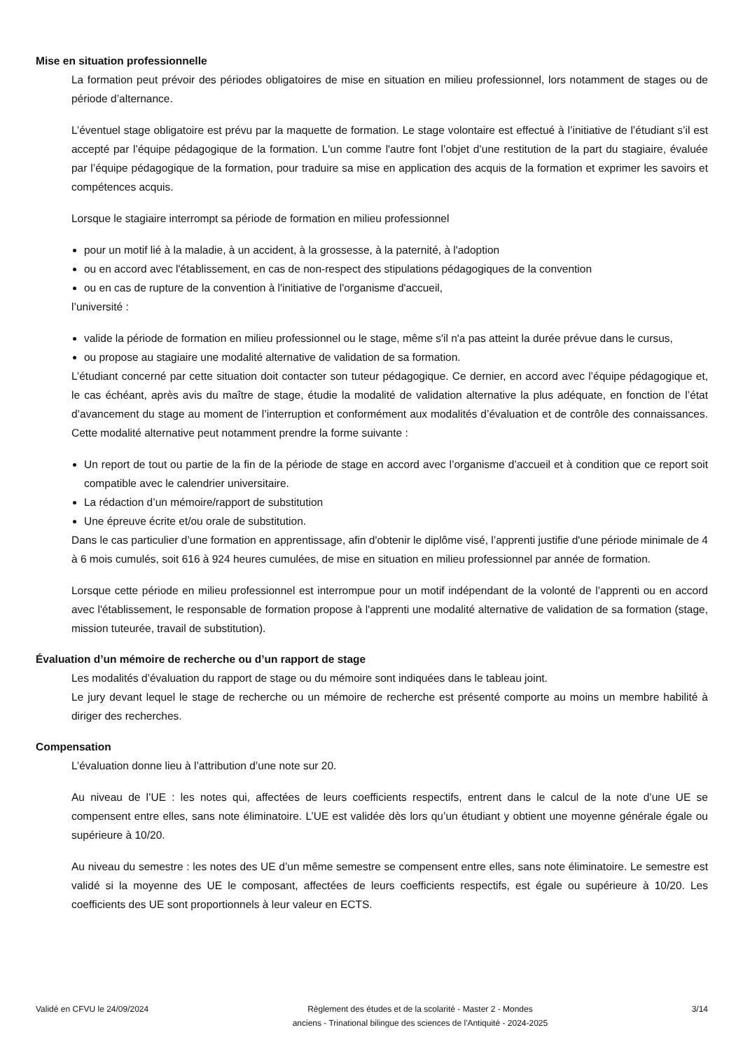Mise en situation professionnelle
La formation peut prévoir des périodes obligatoires de mise en situation en milieu professionnel, lors notamment de stages ou de période d’alternance.
L’éventuel stage obligatoire est prévu par la maquette de formation. Le stage volontaire est effectué à l’initiative de l’étudiant s’il est accepté par l’équipe pédagogique de la formation. L'un comme l'autre font l’objet d’une restitution de la part du stagiaire, évaluée par l’équipe pédagogique de la formation, pour traduire sa mise en application des acquis de la formation et exprimer les savoirs et compétences acquis.
Lorsque le stagiaire interrompt sa période de formation en milieu professionnel
pour un motif lié à la maladie, à un accident, à la grossesse, à la paternité, à l'adoption
ou en accord avec l'établissement, en cas de non-respect des stipulations pédagogiques de la convention
ou en cas de rupture de la convention à l'initiative de l'organisme d'accueil,
l’université :
valide la période de formation en milieu professionnel ou le stage, même s'il n'a pas atteint la durée prévue dans le cursus,
ou propose au stagiaire une modalité alternative de validation de sa formation.
L’étudiant concerné par cette situation doit contacter son tuteur pédagogique. Ce dernier, en accord avec l’équipe pédagogique et, le cas échéant, après avis du maître de stage, étudie la modalité de validation alternative la plus adéquate, en fonction de l’état d’avancement du stage au moment de l’interruption et conformément aux modalités d’évaluation et de contrôle des connaissances. Cette modalité alternative peut notamment prendre la forme suivante :
Un report de tout ou partie de la fin de la période de stage en accord avec l’organisme d’accueil et à condition que ce report soit compatible avec le calendrier universitaire.
La rédaction d’un mémoire/rapport de substitution
Une épreuve écrite et/ou orale de substitution.
Dans le cas particulier d’une formation en apprentissage, afin d'obtenir le diplôme visé, l’apprenti justifie d'une période minimale de 4 à 6 mois cumulés, soit 616 à 924 heures cumulées, de mise en situation en milieu professionnel par année de formation.
Lorsque cette période en milieu professionnel est interrompue pour un motif indépendant de la volonté de l’apprenti ou en accord avec l'établissement, le responsable de formation propose à l'apprenti une modalité alternative de validation de sa formation (stage, mission tuteurée, travail de substitution).
Évaluation d’un mémoire de recherche ou d’un rapport de stage
Les modalités d’évaluation du rapport de stage ou du mémoire sont indiquées dans le tableau joint.
Le jury devant lequel le stage de recherche ou un mémoire de recherche est présenté comporte au moins un membre habilité à diriger des recherches.
Compensation
L’évaluation donne lieu à l’attribution d’une note sur 20.
Au niveau de l’UE : les notes qui, affectées de leurs coefficients respectifs, entrent dans le calcul de la note d’une UE se compensent entre elles, sans note éliminatoire. L’UE est validée dès lors qu’un étudiant y obtient une moyenne générale égale ou supérieure à 10/20.
Au niveau du semestre : les notes des UE d’un même semestre se compensent entre elles, sans note éliminatoire. Le semestre est validé si la moyenne des UE le composant, affectées de leurs coefficients respectifs, est égale ou supérieure à 10/20. Les coefficients des UE sont proportionnels à leur valeur en ECTS.
Validé en CFVU le 24/09/2024 Règlement des études et de la scolarité - Master 2 - Mondes
anciens - Trinational bilingue des sciences de l'Antiquité - 2024-2025
3/14